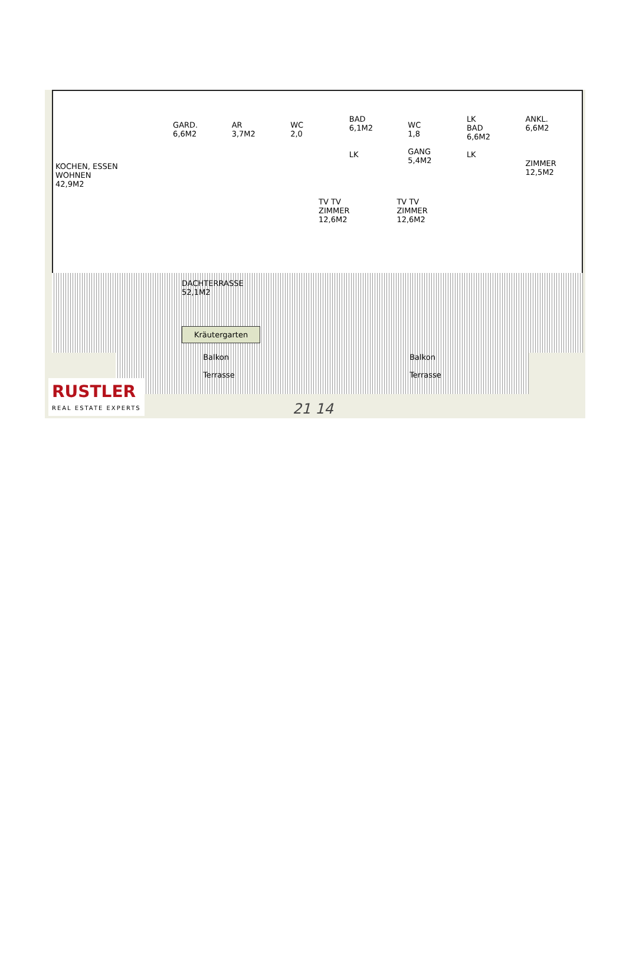KOCHEN, ESSEN
WOHNEN
42,9M2
GARD.
6,6M2
AR
3,7M2
WC
2,0
BAD
6,1M2
LK
WC
1,8
GANG
5,4M2
LK
BAD
6,6M2
LK
ANKL.
6,6M2
ZIMMER
12,5M2
TV TV
ZIMMER
12,6M2
TV TV
ZIMMER
12,6M2
DACHTERRASSE
52,1M2
Kräutergarten
Balkon
Terrasse
Balkon
Terrasse
RUSTLER
REAL ESTATE EXPERTS
21 14